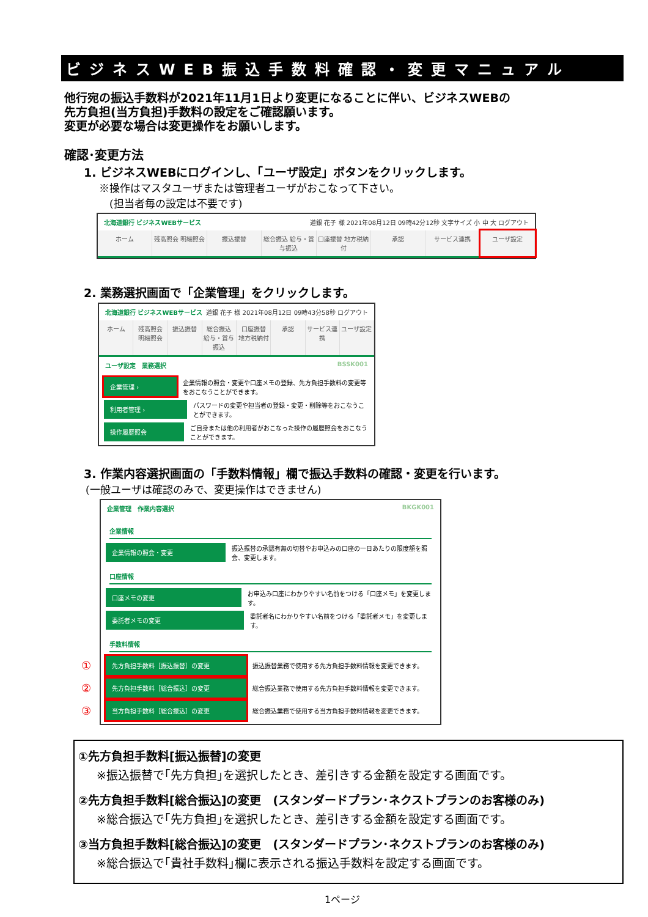ビジネスWEB振込手数料確認・変更マニュアル
他行宛の振込手数料が2021年11月1日より変更になることに伴い、ビジネスWEBの
先方負担(当方負担)手数料の設定をご確認願います。
変更が必要な場合は変更操作をお願いします。
確認･変更方法
1. ビジネスWEBにログインし、「ユーザ設定」ボタンをクリックします。
※操作はマスタユーザまたは管理者ユーザがおこなって下さい。
　(担当者毎の設定は不要です)
北海道銀行 ビジネスWEBサービス 道銀 花子 様 2021年08月12日 09時42分12秒 文字サイズ 小 中 大 ログアウト
ホーム 残高照会 明細照会 振込振替 総合振込 給与・賞与振込 口座振替 地方税納付 承認 サービス連携 ユーザ設定
2. 業務選択画面で「企業管理」をクリックします。
北海道銀行 ビジネスWEBサービス 道銀 花子 様 2021年08月12日 09時43分58秒 ログアウト
ホーム 残高照会 明細照会 振込振替 総合振込 給与・賞与振込 口座振替 地方税納付 承認 サービス連携 ユーザ設定
ユーザ設定　業務選択 BSSK001
企業管理 ›
企業情報の照会・変更や口座メモの登録、先方負担手数料の変更等をおこなうことができます。
利用者管理 ›
パスワードの変更や担当者の登録・変更・削除等をおこなうことができます。
操作履歴照会
ご自身または他の利用者がおこなった操作の履歴照会をおこなうことができます。
3. 作業内容選択画面の「手数料情報」欄で振込手数料の確認・変更を行います。
(一般ユーザは確認のみで、変更操作はできません)
企業管理　作業内容選択 BKGK001
企業情報
企業情報の照会・変更
振込振替の承認有無の切替やお申込みの口座の一日あたりの限度額を照会、変更します。
口座情報
口座メモの変更
お申込み口座にわかりやすい名前をつける「口座メモ」を変更します。
委託者メモの変更
委託者名にわかりやすい名前をつける「委託者メモ」を変更します。
手数料情報
①
先方負担手数料［振込振替］の変更
振込振替業務で使用する先方負担手数料情報を変更できます。
②
先方負担手数料［総合振込］の変更
総合振込業務で使用する先方負担手数料情報を変更できます。
③
当方負担手数料［総合振込］の変更
総合振込業務で使用する当方負担手数料情報を変更できます。
①先方負担手数料[振込振替]の変更
※振込振替で｢先方負担｣を選択したとき、差引きする金額を設定する画面です。
②先方負担手数料[総合振込]の変更　(スタンダードプラン･ネクストプランのお客様のみ)
※総合振込で｢先方負担｣を選択したとき、差引きする金額を設定する画面です。
③当方負担手数料[総合振込]の変更　(スタンダードプラン･ネクストプランのお客様のみ)
※総合振込で｢貴社手数料｣欄に表示される振込手数料を設定する画面です。
1ページ